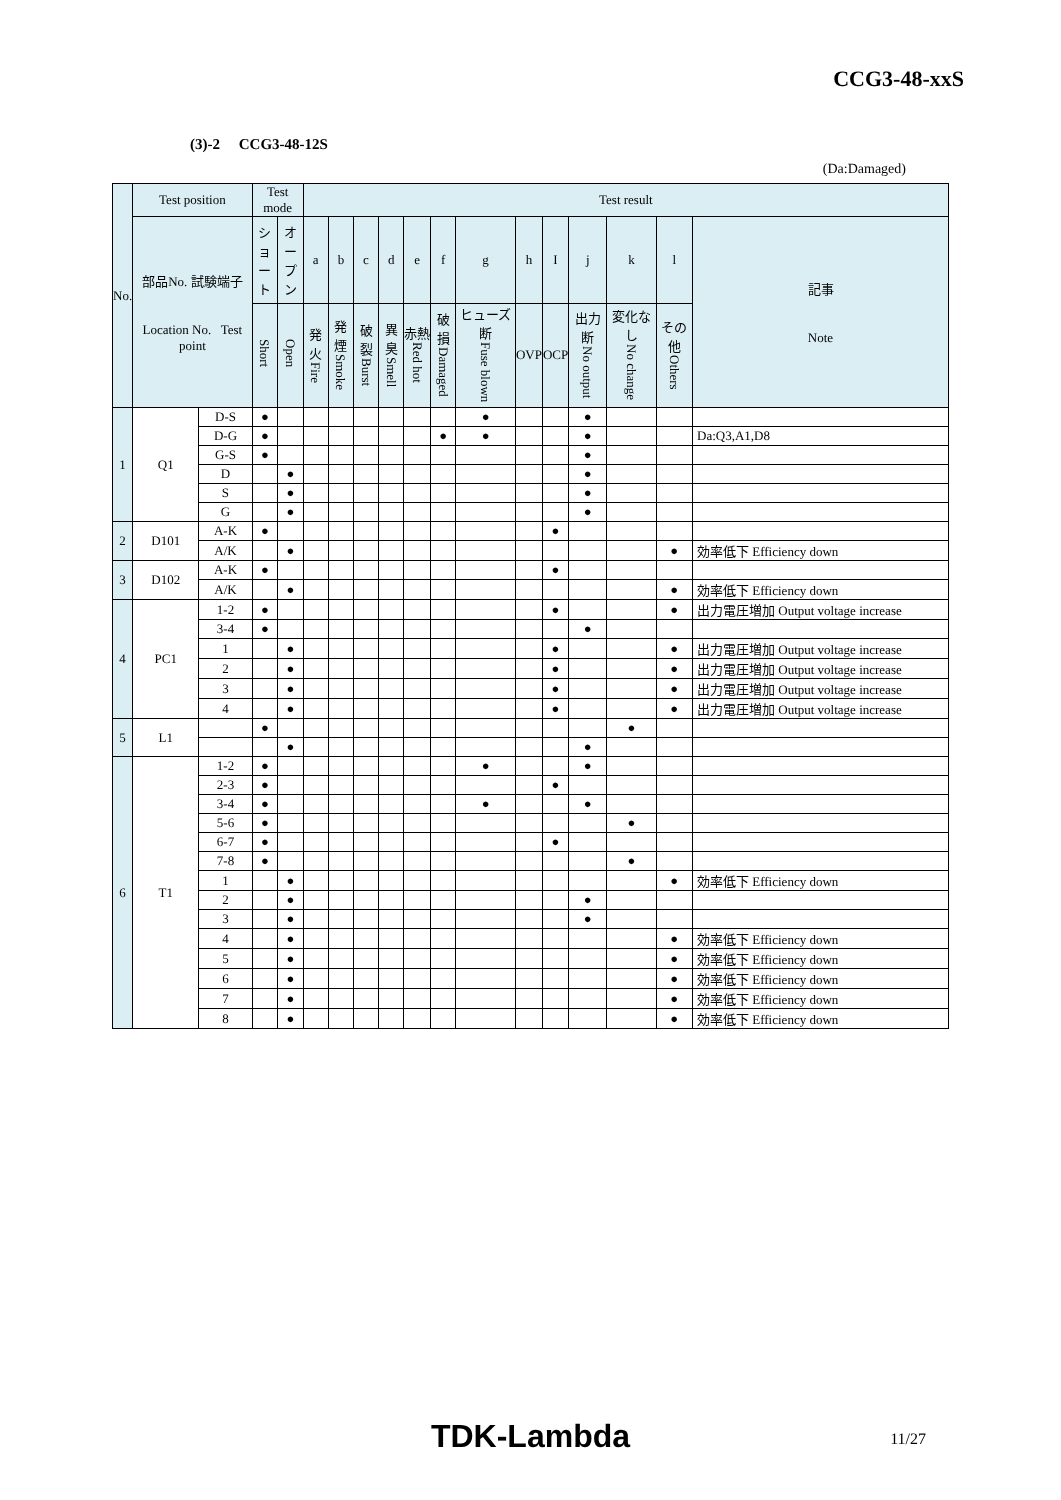CCG3-48-xxS
(3)-2 CCG3-48-12S
(Da:Damaged)
| No. | Test position | | Test mode | | Test result | | | | | | | | | | | | |
| --- | --- | --- | --- | --- | --- | --- | --- | --- | --- | --- | --- | --- | --- | --- | --- | --- | --- |
| | 部品No. 試験端子 Location No. Test point | | シ ョ ー ト | オ ー プ ン | a | b | c | d | e | f | g | h | I | j | k | l | 記事 Note |
| | | | Short | Open | 発火 Fire | 発煙 Smoke | 破裂 Burst | 異臭 Smell | 赤熱 Red hot | 破損 Damaged | ヒューズ断 Fuse blown | OVP | OCP | 出力断 No output | 変化なし No change | その他 Others | |
| 1 | Q1 | D-S | ● | | | | | | | | ● | | | ● | | | |
| | | D-G | ● | | | | | | | ● | ● | | | ● | | | Da:Q3,A1,D8 |
| | | G-S | ● | | | | | | | | | | | ● | | | |
| | | D | | ● | | | | | | | | | | ● | | | |
| | | S | | ● | | | | | | | | | | ● | | | |
| | | G | | ● | | | | | | | | | | ● | | | |
| 2 | D101 | A-K | ● | | | | | | | | | | ● | | | | |
| | | A/K | | ● | | | | | | | | | | | | ● | 効率低下 Efficiency down |
| 3 | D102 | A-K | ● | | | | | | | | | | ● | | | | |
| | | A/K | | ● | | | | | | | | | | | | ● | 効率低下 Efficiency down |
| 4 | PC1 | 1-2 | ● | | | | | | | | | | ● | | | ● | 出力電圧増加 Output voltage increase |
| | | 3-4 | ● | | | | | | | | | | | ● | | | |
| | | 1 | | ● | | | | | | | | | ● | | | ● | 出力電圧増加 Output voltage increase |
| | | 2 | | ● | | | | | | | | | ● | | | ● | 出力電圧増加 Output voltage increase |
| | | 3 | | ● | | | | | | | | | ● | | | ● | 出力電圧増加 Output voltage increase |
| | | 4 | | ● | | | | | | | | | ● | | | ● | 出力電圧増加 Output voltage increase |
| 5 | L1 | | ● | | | | | | | | | | | | ● | | |
| | | | | ● | | | | | | | | | | ● | | | |
| 6 | T1 | 1-2 | ● | | | | | | | | ● | | | ● | | | |
| | | 2-3 | ● | | | | | | | | | | ● | | | | |
| | | 3-4 | ● | | | | | | | | ● | | | ● | | | |
| | | 5-6 | ● | | | | | | | | | | | | ● | | |
| | | 6-7 | ● | | | | | | | | | | ● | | | | |
| | | 7-8 | ● | | | | | | | | | | | | ● | | |
| | | 1 | | ● | | | | | | | | | | | | ● | 効率低下 Efficiency down |
| | | 2 | | ● | | | | | | | | | | ● | | | |
| | | 3 | | ● | | | | | | | | | | ● | | | |
| | | 4 | | ● | | | | | | | | | | | | ● | 効率低下 Efficiency down |
| | | 5 | | ● | | | | | | | | | | | | ● | 効率低下 Efficiency down |
| | | 6 | | ● | | | | | | | | | | | | ● | 効率低下 Efficiency down |
| | | 7 | | ● | | | | | | | | | | | | ● | 効率低下 Efficiency down |
| | | 8 | | ● | | | | | | | | | | | | ● | 効率低下 Efficiency down |
TDK-Lambda
11/27